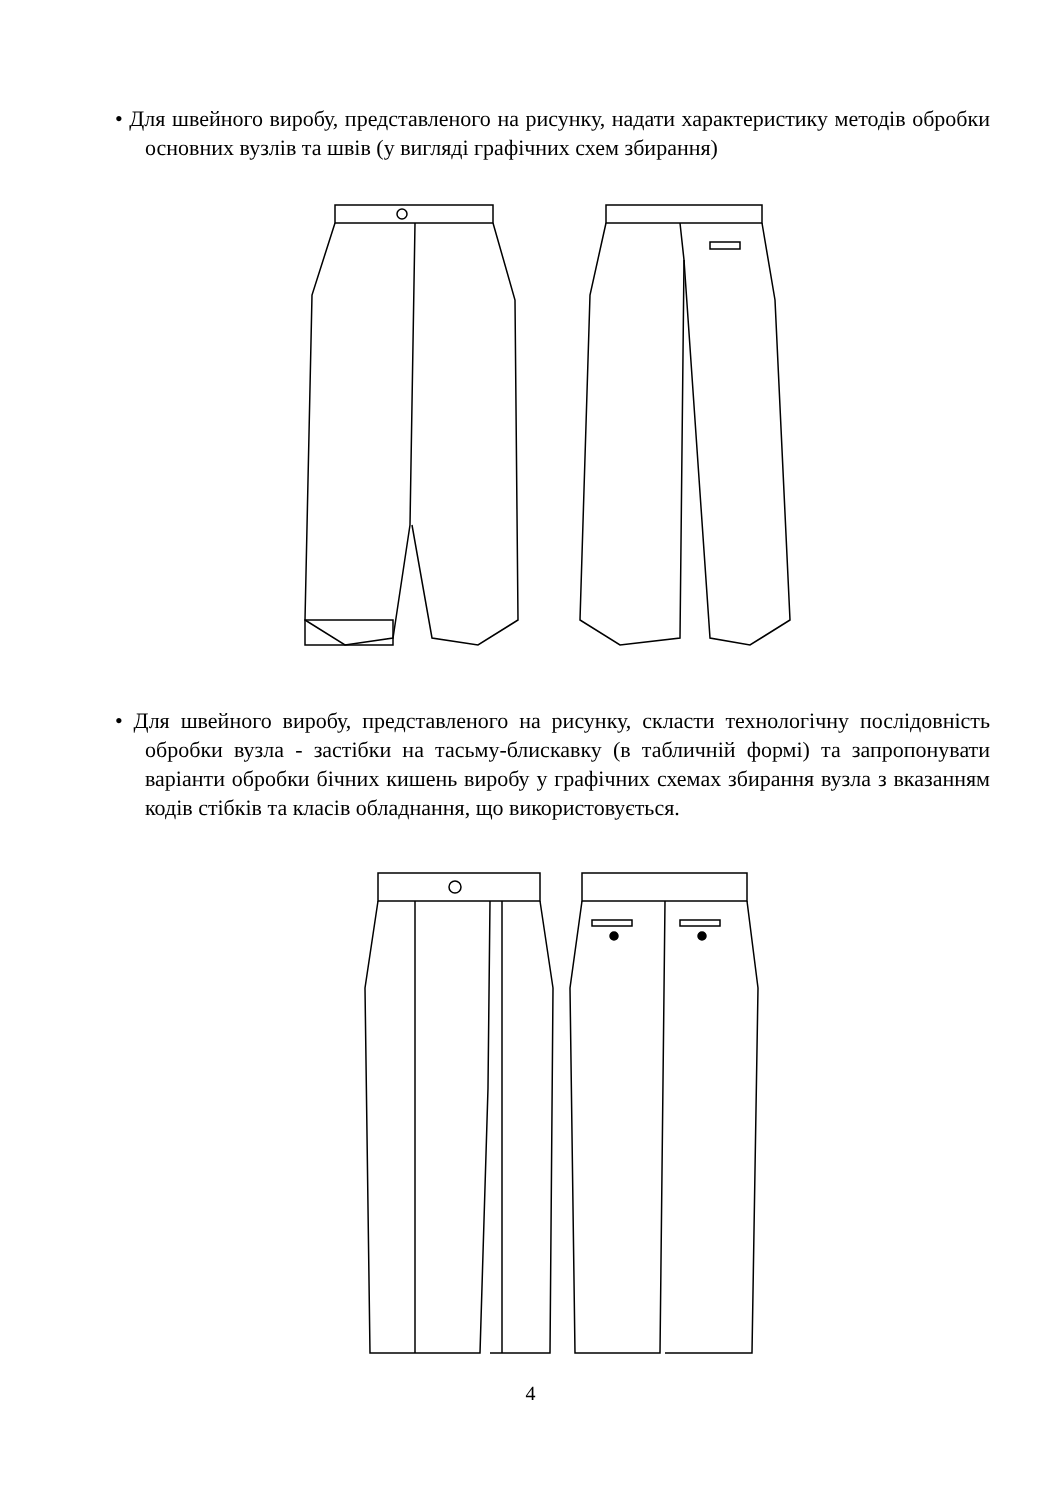• Для швейного виробу, представленого на рисунку, надати характеристику методів обробки основних вузлів та швів (у вигляді графічних схем збирання)
• Для швейного виробу, представленого на рисунку, скласти технологічну послідовність обробки вузла - застібки на тасьму-блискавку (в табличній формі) та запропонувати варіанти обробки бічних кишень виробу у графічних схемах збирання вузла з вказанням кодів стібків та класів обладнання, що використовується.
4